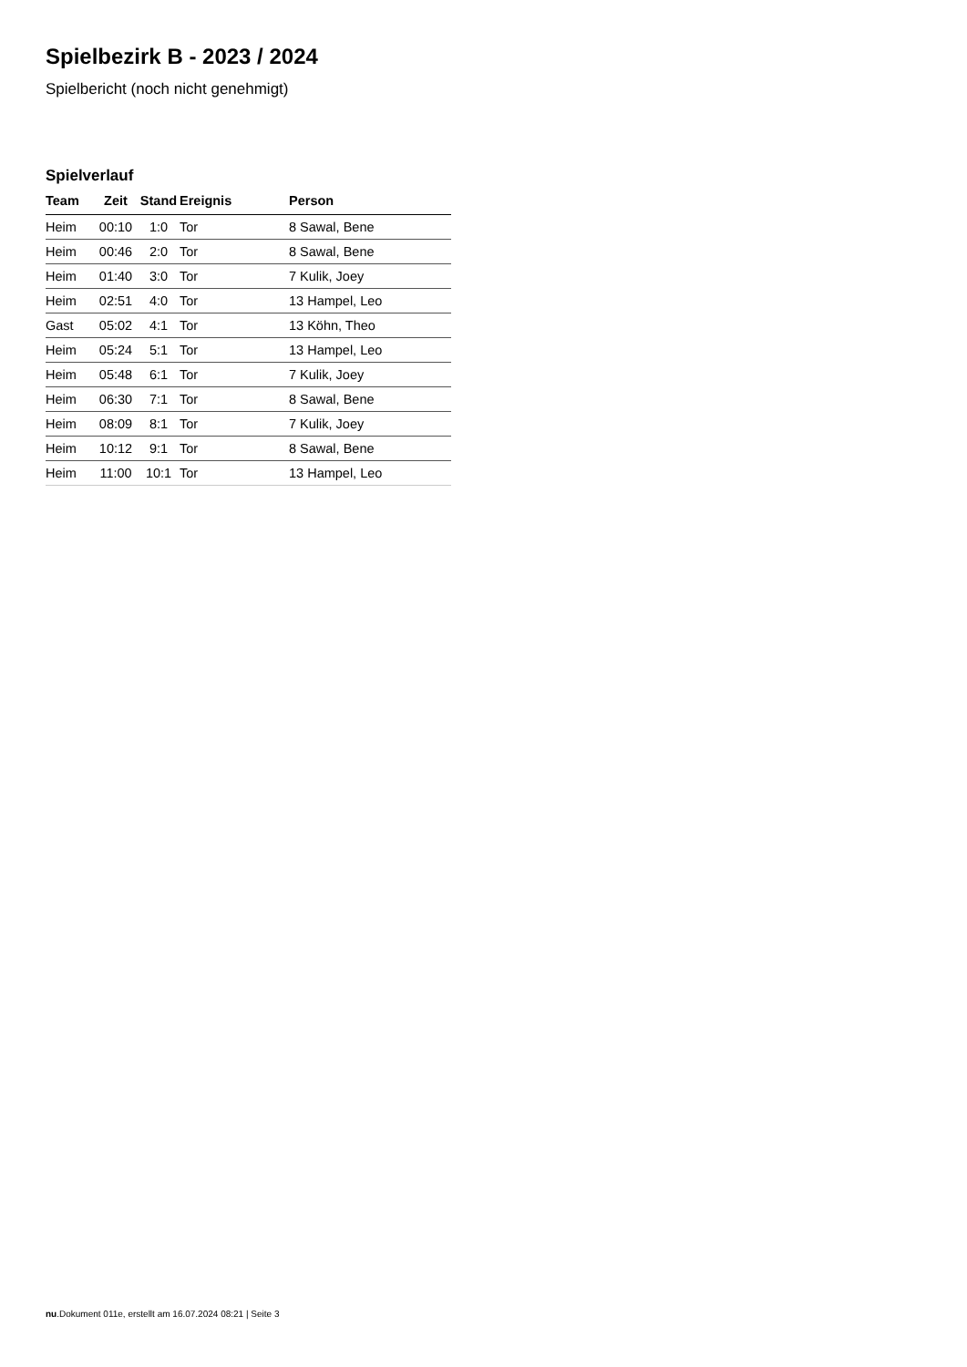Spielbezirk B - 2023 / 2024
Spielbericht (noch nicht genehmigt)
Spielverlauf
| Team | Zeit | Stand | Ereignis | Person |
| --- | --- | --- | --- | --- |
| Heim | 00:10 | 1:0 | Tor | 8 Sawal, Bene |
| Heim | 00:46 | 2:0 | Tor | 8 Sawal, Bene |
| Heim | 01:40 | 3:0 | Tor | 7 Kulik, Joey |
| Heim | 02:51 | 4:0 | Tor | 13 Hampel, Leo |
| Gast | 05:02 | 4:1 | Tor | 13 Köhn, Theo |
| Heim | 05:24 | 5:1 | Tor | 13 Hampel, Leo |
| Heim | 05:48 | 6:1 | Tor | 7 Kulik, Joey |
| Heim | 06:30 | 7:1 | Tor | 8 Sawal, Bene |
| Heim | 08:09 | 8:1 | Tor | 7 Kulik, Joey |
| Heim | 10:12 | 9:1 | Tor | 8 Sawal, Bene |
| Heim | 11:00 | 10:1 | Tor | 13 Hampel, Leo |
nu.Dokument 011e, erstellt am 16.07.2024 08:21 | Seite 3